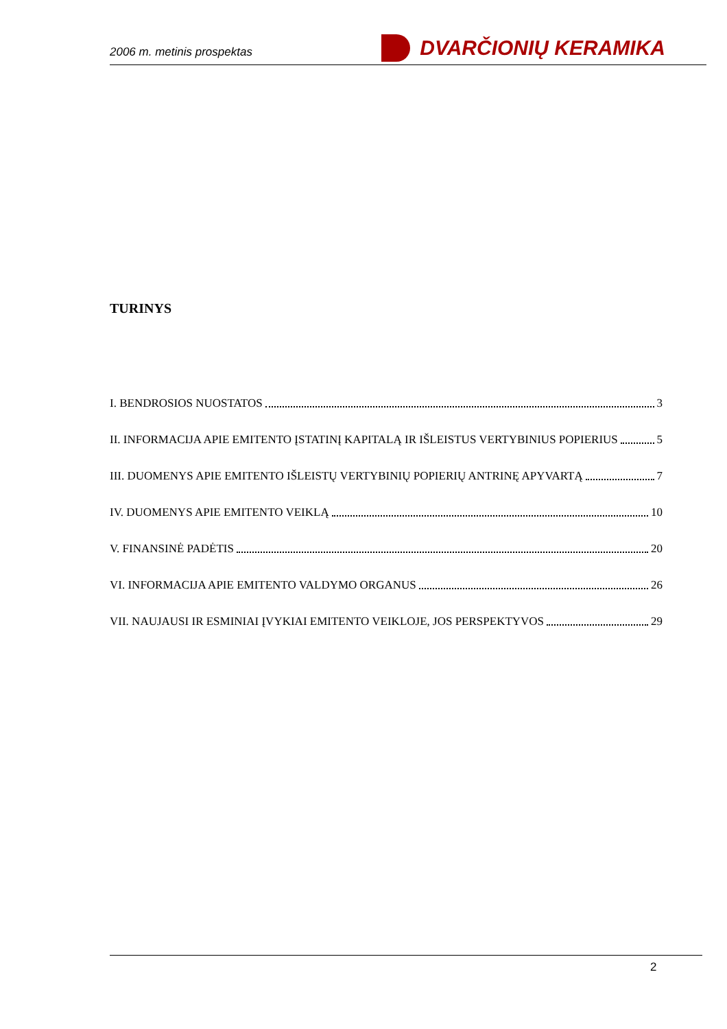2006 m. metinis prospektas DVARČIONIŲ KERAMIKA
TURINYS
I. BENDROSIOS NUOSTATOS 3
II. INFORMACIJA APIE EMITENTO ĮSTATINĮ KAPITALĄ IR IŠLEISTUS VERTYBINIUS POPIERIUS 5
III. DUOMENYS APIE EMITENTO IŠLEISTŲ VERTYBINIŲ POPIERIŲ ANTRINĘ APYVARTĄ 7
IV. DUOMENYS APIE EMITENTO VEIKLĄ 10
V. FINANSINĖ PADĖTIS 20
VI. INFORMACIJA APIE EMITENTO VALDYMO ORGANUS 26
VII. NAUJAUSI IR ESMINIAI ĮVYKIAI EMITENTO VEIKLOJE, JOS PERSPEKTYVOS 29
2